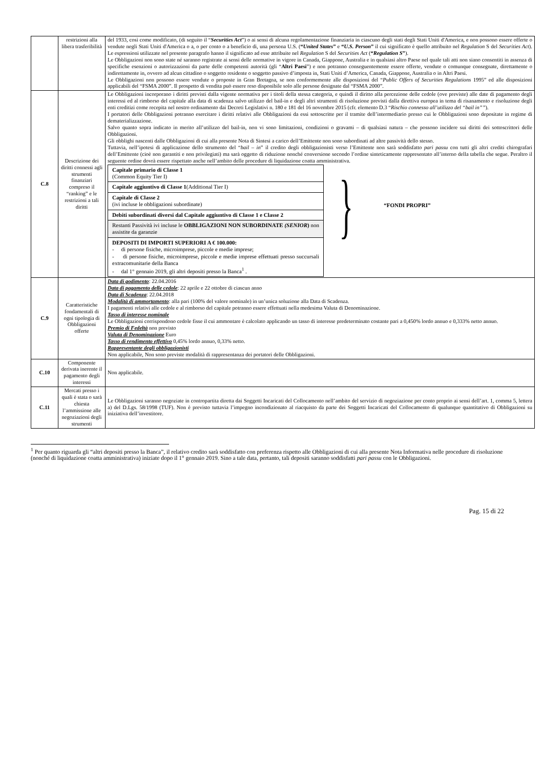| | restrizioni alla libera trasferibilità | del 1933, così come modificato, (di seguito il “ Securities Act ”) o ai sensi di alcuna regolamentazione finanziaria in ciascuno degli stati degli Stati Uniti d'America, e non possono essere offerte o vendute negli Stati Uniti d'America o a, o per conto o a beneficio di, una persona U.S. ( “ United States ” e “ U.S. Person ” il cui significato è quello attribuito nel Regulation S del Securities Act ). Le espressioni utilizzate nel presente paragrafo hanno il significato ad esse attribuite nel Regulation S del Securities Act ( “ Regulation S ” ). Le Obbligazioni non sono state né saranno registrate ai sensi delle normative in vigore in Canada, Giappone, Australia e in qualsiasi altro Paese nel quale tali atti non siano consentiti in assenza di specifiche esenzioni o autorizzazioni da parte delle competenti autorità (gli “ Altri Paesi ”) e non potranno conseguentemente essere offerte, vendute o comunque consegnate, direttamente o indirettamente in, ovvero ad alcun cittadino o soggetto residente o soggetto passivo d’imposta in, Stati Uniti d’America, Canada, Giappone, Australia o in Altri Paesi. Le Obbligazioni non possono essere vendute o proposte in Gran Bretagna, se non conformemente alle disposizioni del “ Public Offers of Securities Regulations 1995” ed alle disposizioni applicabili del “FSMA 2000”. Il prospetto di vendita può essere reso disponibile solo alle persone designate dal “FSMA 2000”. |
| C.8 | Descrizione dei diritti connessi agli strumenti finanziari compreso il “ranking” e le restrizioni a tali diritti | Le Obbligazioni incorporano i diritti previsti dalla vigente normativa per i titoli della stessa categoria, e quindi il diritto alla percezione delle cedole (ove previste) alle date di pagamento degli interessi ed al rimborso del capitale alla data di scadenza salvo utilizzo del bail-in e degli altri strumenti di risoluzione previsti dalla direttiva europea in tema di risanamento e risoluzione degli enti creditizi come recepita nel nostro ordinamento dai Decreti Legislativi n. 180 e 181 del 16 novembre 2015 (cfr. elemento D.3 “ Rischio connesso all’utilizzo del “bail in”” ). I portatori delle Obbligazioni potranno esercitare i diritti relativi alle Obbligazioni da essi sottoscritte per il tramite dell’intermediario presso cui le Obbligazioni sono depositate in regime di dematerializzazione. Salvo quanto sopra indicato in merito all’utilizzo del bail-in, non vi sono limitazioni, condizioni o gravami – di qualsiasi natura – che possono incidere sui diritti dei sottoscrittori delle Obbligazioni. Gli obblighi nascenti dalle Obbligazioni di cui alla presente Nota di Sintesi a carico dell’Emittente non sono subordinati ad altre passività dello stesso. Tuttavia, nell’ipotesi di applicazione dello strumento del “ bail – in ” il credito degli obbligazionisti verso l’Emittente non sarà soddisfatto pari passu con tutti gli altri crediti chirografari dell’Emittente (cioè non garantiti e non privilegiati) ma sarà oggetto di riduzione nonché conversione secondo l’ordine sinteticamente rappresentato all’interno della tabella che segue. Peraltro il seguente ordine dovrà essere rispettato anche nell’ambito delle procedure di liquidazione coatta amministrativa. / Capitale primario di Classe 1 (Common Equity Tier I) / / Capitale aggiuntivo di Classe 1 (Additional Tier I) / / Capitale di Classe 2 (ivi incluse le obbligazioni subordinate) / / Debiti subordinati diversi dal Capitale aggiuntivo di Classe 1 e Classe 2 / / Restanti Passività ivi incluse le OBBLIGAZIONI NON SUBORDINATE (SENIOR ) non assistite da garanzie / / DEPOSITI DI IMPORTI SUPERIORI A € 100.000: - di persone fisiche, microimprese, piccole e medie imprese; - di persone fisiche, microimprese, piccole e medie imprese effettuati presso succursali extracomunitarie della Banca - dal 1° gennaio 2019, gli altri depositi presso la Banca<sup>1</sup> . / } “FONDI PROPRI” |
| C.9 | Caratteristiche fondamentali di ogni tipologia di Obbligazioni offerte | Data di godimento : 22.04.2016 Data di pagamento delle cedole : 22 aprile e 22 ottobre di ciascun anno Data di Scadenza : 22.04.2018 Modalità di ammortamento : alla pari (100% del valore nominale) in un’unica soluzione alla Data di Scadenza. I pagamenti relativi alle cedole e al rimborso del capitale potranno essere effettuati nella medesima Valuta di Denominazione. Tasso di interesse nominale Le Obbligazioni corrispondono cedole fisse il cui ammontare è calcolato applicando un tasso di interesse predeterminato costante pari a 0,450% lordo annuo e 0,333% netto annuo. Premio di Fedeltà non previsto Valuta di Denominazione Euro Tasso di rendimento effettivo 0,45% lordo annuo, 0,33% netto. Rappresentante degli obbligazionisti Non applicabile, Non sono previste modalità di rappresentanza dei portatori delle Obbligazioni. |
| C.10 | Componente derivata inerente il pagamento degli interessi | Non applicabile. |
| C.11 | Mercati presso i quali è stata o sarà chiesta l’ammissione alle negoziazioni degli strumenti | Le Obbligazioni saranno negoziate in contropartita diretta dai Soggetti Incaricati del Collocamento nell’ambito del servizio di negoziazione per conto proprio ai sensi dell’art. 1, comma 5, lettera a) del D.Lgs. 58/1998 (TUF). Non è previsto tuttavia l’impegno incondizionato al riacquisto da parte dei Soggetti Incaricati del Collocamento di qualunque quantitativo di Obbligazioni su iniziativa dell’investitore. |
<sup>1</sup> Per quanto riguarda gli “altri depositi presso la Banca”, il relativo credito sarà soddisfatto con preferenza rispetto alle Obbligazioni di cui alla presente Nota Informativa nelle procedure di risoluzione (nonché di liquidazione coatta amministrativa) iniziate dopo il 1° gennaio 2019. Sino a tale data, pertanto, tali depositi saranno soddisfatti pari passu con le Obbligazioni.
Pag. 15 di 22